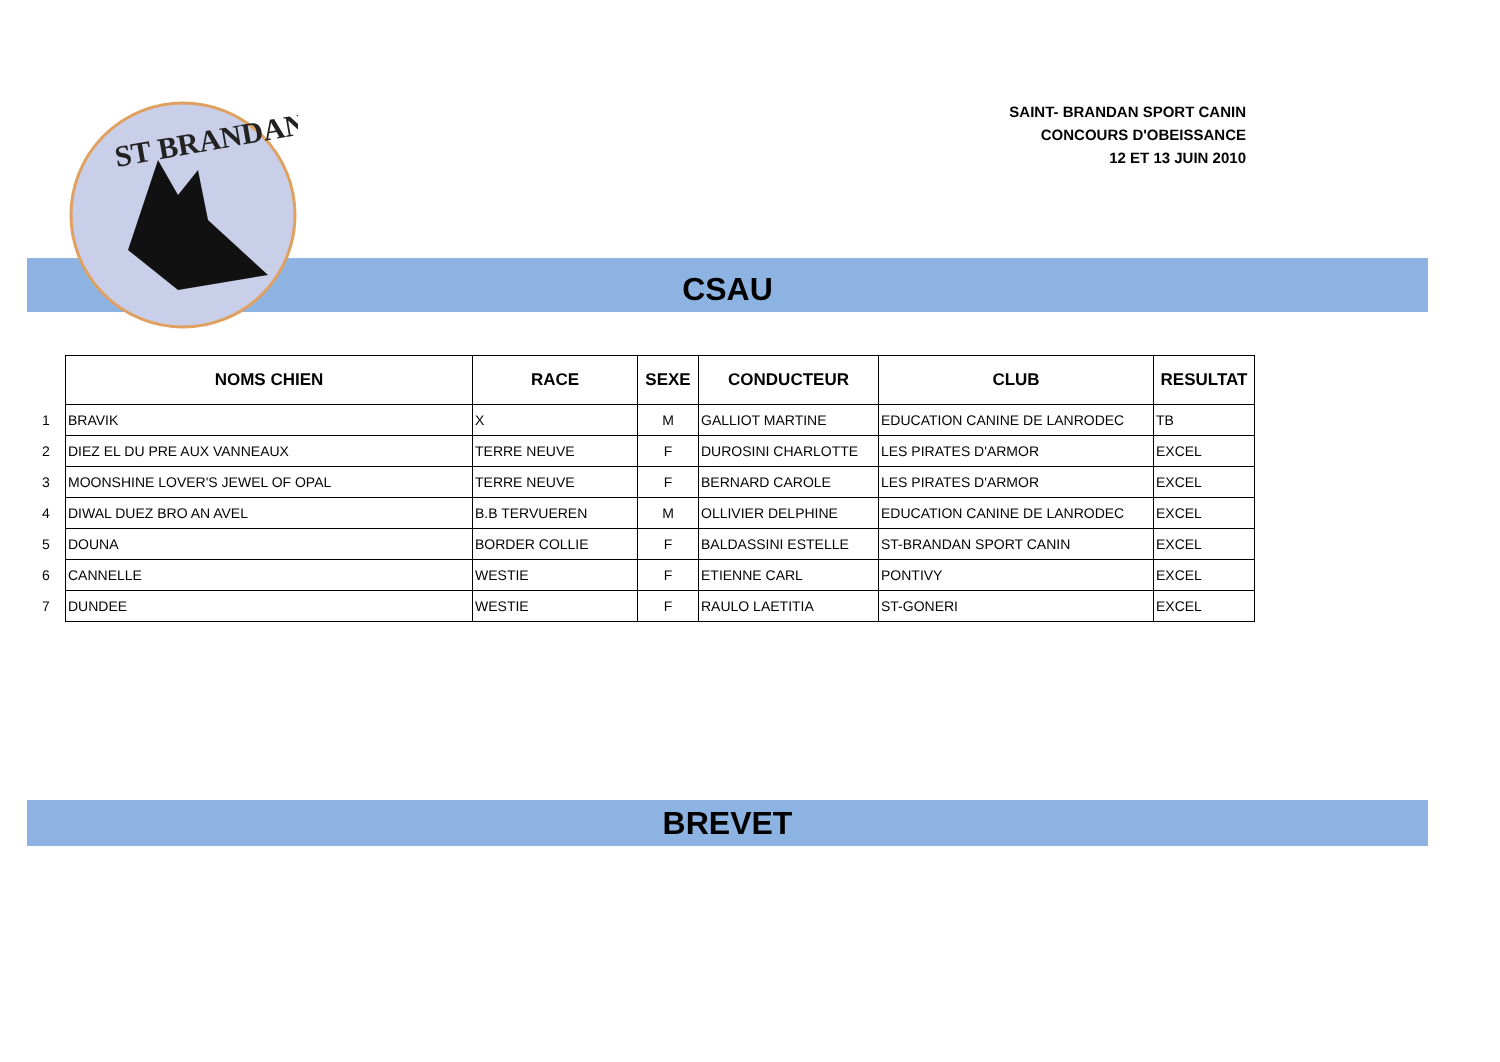ST BRANDAN
SAINT- BRANDAN SPORT CANIN
CONCOURS D'OBEISSANCE
12 ET 13 JUIN 2010
CSAU
| | NOMS CHIEN | RACE | SEXE | CONDUCTEUR | CLUB | RESULTAT |
| --- | --- | --- | --- | --- | --- | --- |
| 1 | BRAVIK | X | M | GALLIOT MARTINE | EDUCATION CANINE DE LANRODEC | TB |
| 2 | DIEZ EL DU PRE AUX VANNEAUX | TERRE NEUVE | F | DUROSINI CHARLOTTE | LES PIRATES D'ARMOR | EXCEL |
| 3 | MOONSHINE LOVER'S JEWEL OF OPAL | TERRE NEUVE | F | BERNARD CAROLE | LES PIRATES D'ARMOR | EXCEL |
| 4 | DIWAL DUEZ BRO AN AVEL | B.B TERVUEREN | M | OLLIVIER DELPHINE | EDUCATION CANINE DE LANRODEC | EXCEL |
| 5 | DOUNA | BORDER COLLIE | F | BALDASSINI ESTELLE | ST-BRANDAN SPORT CANIN | EXCEL |
| 6 | CANNELLE | WESTIE | F | ETIENNE CARL | PONTIVY | EXCEL |
| 7 | DUNDEE | WESTIE | F | RAULO LAETITIA | ST-GONERI | EXCEL |
BREVET